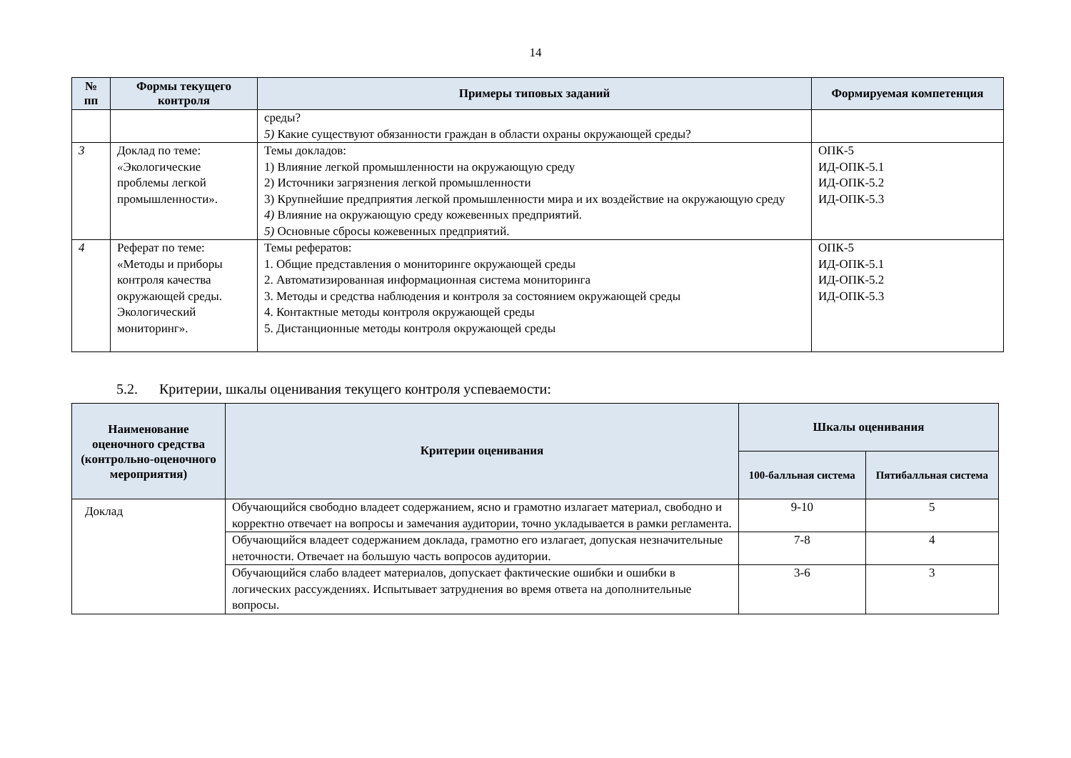14
| № пп | Формы текущего контроля | Примеры типовых заданий | Формируемая компетенция |
| --- | --- | --- | --- |
| | | среды? 5) Какие существуют обязанности граждан в области охраны окружающей среды? | |
| 3 | Доклад по теме: « Экологические проблемы легкой промышленности». | Темы докладов: 1) Влияние легкой промышленности на окружающую среду 2) Источники загрязнения легкой промышленности 3) Крупнейшие предприятия легкой промышленности мира и их воздействие на окружающую среду 4) Влияние на окружающую среду кожевенных предприятий. 5) Основные сбросы кожевенных предприятий. | ОПК-5 ИД-ОПК-5.1 ИД-ОПК-5.2 ИД-ОПК-5.3 |
| 4 | Реферат по теме: «Методы и приборы контроля качества окружающей среды. Экологический мониторинг». | Темы рефератов: 1. Общие представления о мониторинге окружающей среды 2. Автоматизированная информационная система мониторинга 3. Методы и средства наблюдения и контроля за состоянием окружающей среды 4. Контактные методы контроля окружающей среды 5. Дистанционные методы контроля окружающей среды | ОПК-5 ИД-ОПК-5.1 ИД-ОПК-5.2 ИД-ОПК-5.3 |
5.2. Критерии, шкалы оценивания текущего контроля успеваемости:
| Наименование оценочного средства (контрольно-оценочного мероприятия) | Критерии оценивания | Шкалы оценивания | |
| --- | --- | --- | --- |
| | | 100-балльная система | Пятибалльная система |
| Доклад | Обучающийся свободно владеет содержанием, ясно и грамотно излагает материал, свободно и корректно отвечает на вопросы и замечания аудитории, точно укладывается в рамки регламента. | 9-10 | 5 |
| | Обучающийся владеет содержанием доклада, грамотно его излагает, допуская незначительные неточности. Отвечает на большую часть вопросов аудитории. | 7-8 | 4 |
| | Обучающийся слабо владеет материалов, допускает фактические ошибки и ошибки в логических рассуждениях. Испытывает затруднения во время ответа на дополнительные вопросы. | 3-6 | 3 |